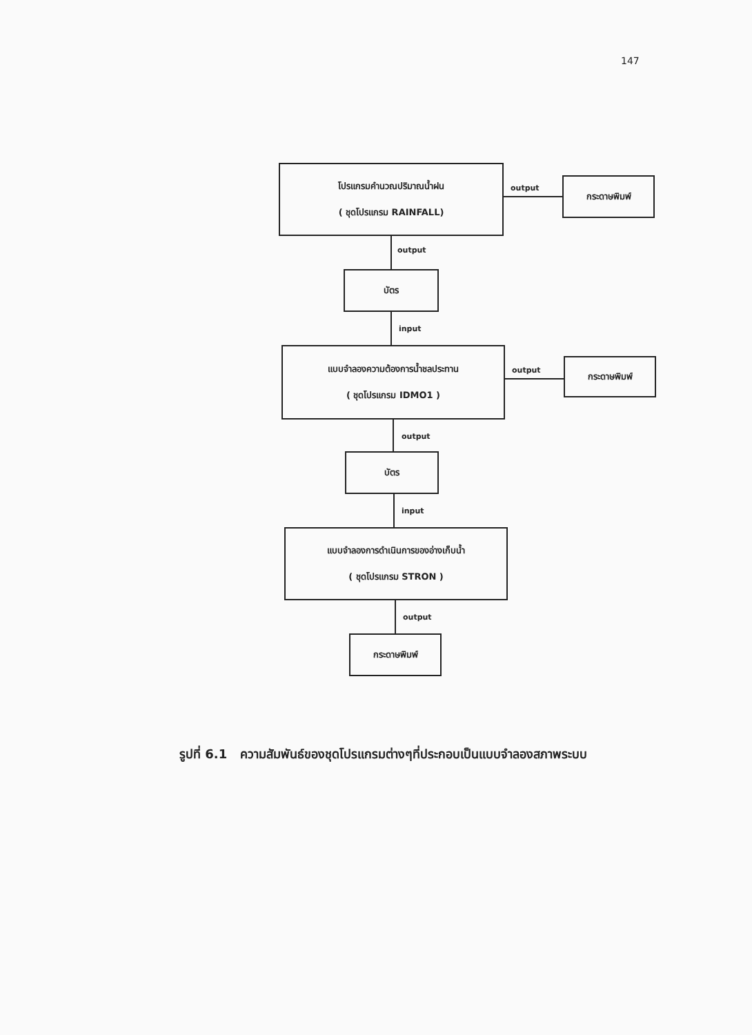147
โปรแกรมคำนวณปริมาณน้ำฝน
( ชุดโปรแกรม RAINFALL)
output
กระดาษพิมพ์
output
บัตร
input
แบบจำลองความต้องการน้ำชลประทาน
( ชุดโปรแกรม IDMO1 )
output
กระดาษพิมพ์
output
บัตร
input
แบบจำลองการดำเนินการของอ่างเก็บน้ำ
( ชุดโปรแกรม STRON )
output
กระดาษพิมพ์
รูปที่ 6.1 ความสัมพันธ์ของชุดโปรแกรมต่างๆที่ประกอบเป็นแบบจำลองสภาพระบบ